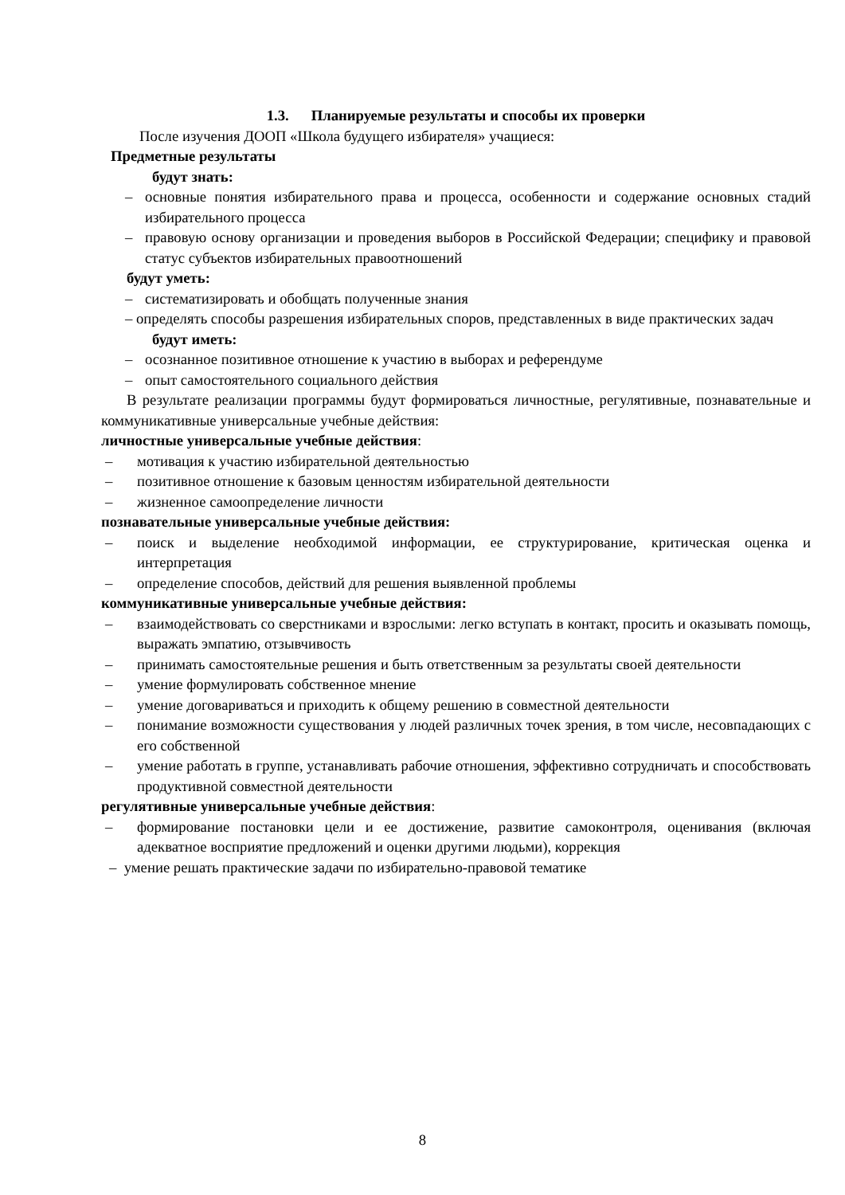1.3. Планируемые результаты и способы их проверки
После изучения ДООП «Школа будущего избирателя» учащиеся:
Предметные результаты
будут знать:
– основные понятия избирательного права и процесса, особенности и содержание основных стадий избирательного процесса
– правовую основу организации и проведения выборов в Российской Федерации; специфику и правовой статус субъектов избирательных правоотношений
будут уметь:
– систематизировать и обобщать полученные знания
– определять способы разрешения избирательных споров, представленных в виде практических задач
будут иметь:
– осознанное позитивное отношение к участию в выборах и референдуме
– опыт самостоятельного социального действия
В результате реализации программы будут формироваться личностные, регулятивные, познавательные и коммуникативные универсальные учебные действия:
личностные универсальные учебные действия:
– мотивация к участию избирательной деятельностью
– позитивное отношение к базовым ценностям избирательной деятельности
– жизненное самоопределение личности
познавательные универсальные учебные действия:
– поиск и выделение необходимой информации, ее структурирование, критическая оценка и интерпретация
– определение способов, действий для решения выявленной проблемы
коммуникативные универсальные учебные действия:
– взаимодействовать со сверстниками и взрослыми: легко вступать в контакт, просить и оказывать помощь, выражать эмпатию, отзывчивость
– принимать самостоятельные решения и быть ответственным за результаты своей деятельности
– умение формулировать собственное мнение
– умение договариваться и приходить к общему решению в совместной деятельности
– понимание возможности существования у людей различных точек зрения, в том числе, несовпадающих с его собственной
– умение работать в группе, устанавливать рабочие отношения, эффективно сотрудничать и способствовать продуктивной совместной деятельности
регулятивные универсальные учебные действия:
– формирование постановки цели и ее достижение, развитие самоконтроля, оценивания (включая адекватное восприятие предложений и оценки другими людьми), коррекция
– умение решать практические задачи по избирательно-правовой тематике
8